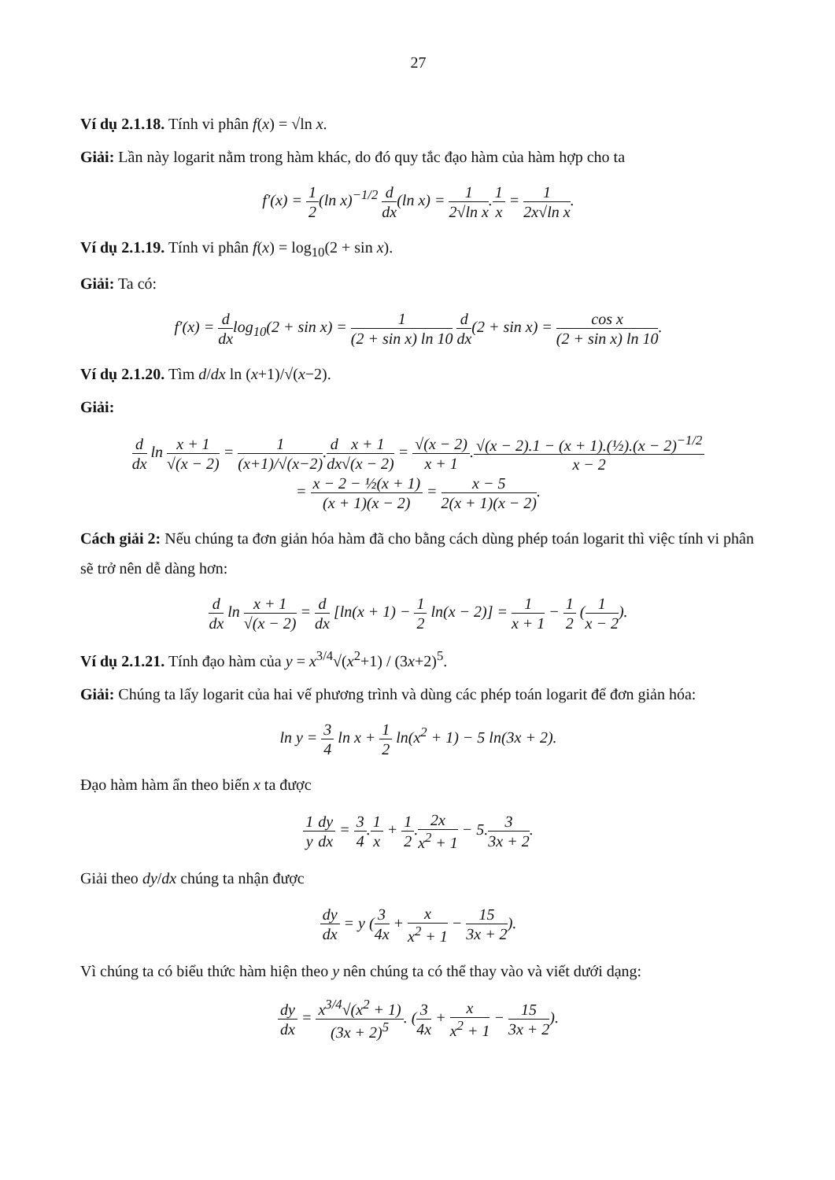27
Ví dụ 2.1.18. Tính vi phân f(x) = √ln x.
Giải: Lần này logarit nằm trong hàm khác, do đó quy tắc đạo hàm của hàm hợp cho ta
f′(x) = 1 2(ln x)<sup>−1/2</sup> d dx(ln x) = 1 2√ln x.1 x = 1 2x√ln x.
Ví dụ 2.1.19. Tính vi phân f(x) = log<sub>10</sub>(2 + sin x).
Giải: Ta có:
f′(x) = d dxlog<sub>10</sub>(2 + sin x) = 1 (2 + sin x) ln 10 d dx(2 + sin x) = cos x (2 + sin x) ln 10.
Ví dụ 2.1.20. Tìm d/dx ln (x+1)/√(x−2).
Giải:
d dx ln x + 1 √(x − 2) = 1 (x+1)/√(x−2).d dx x + 1 √(x − 2) = √(x − 2) x + 1.√(x − 2).1 − (x + 1).(½).(x − 2)<sup>−1/2</sup> x − 2
= x − 2 − ½(x + 1) (x + 1)(x − 2) = x − 5 2(x + 1)(x − 2).
Cách giải 2: Nếu chúng ta đơn giản hóa hàm đã cho bằng cách dùng phép toán logarit thì việc tính vi phân sẽ trở nên dễ dàng hơn:
d dx ln x + 1 √(x − 2) = d dx [ln(x + 1) − 1 2 ln(x − 2)] = 1 x + 1 − 1 2 (1 x − 2).
Ví dụ 2.1.21. Tính đạo hàm của y = x<sup>3/4</sup>√(x<sup>2</sup>+1) / (3x+2)<sup>5</sup>.
Giải: Chúng ta lấy logarit của hai vế phương trình và dùng các phép toán logarit để đơn giản hóa:
ln y = 3 4 ln x + 1 2 ln(x<sup>2</sup> + 1) − 5 ln(3x + 2).
Đạo hàm hàm ẩn theo biến x ta được
1 y dy dx = 3 4.1 x + 1 2.2x x<sup>2</sup> + 1 − 5.3 3x + 2.
Giải theo dy/dx chúng ta nhận được
dy dx = y (3 4x + x x<sup>2</sup> + 1 − 15 3x + 2).
Vì chúng ta có biểu thức hàm hiện theo y nên chúng ta có thể thay vào và viết dưới dạng:
dy dx = x<sup>3/4</sup>√(x<sup>2</sup> + 1) (3x + 2)<sup>5</sup>. (3 4x + x x<sup>2</sup> + 1 − 15 3x + 2).